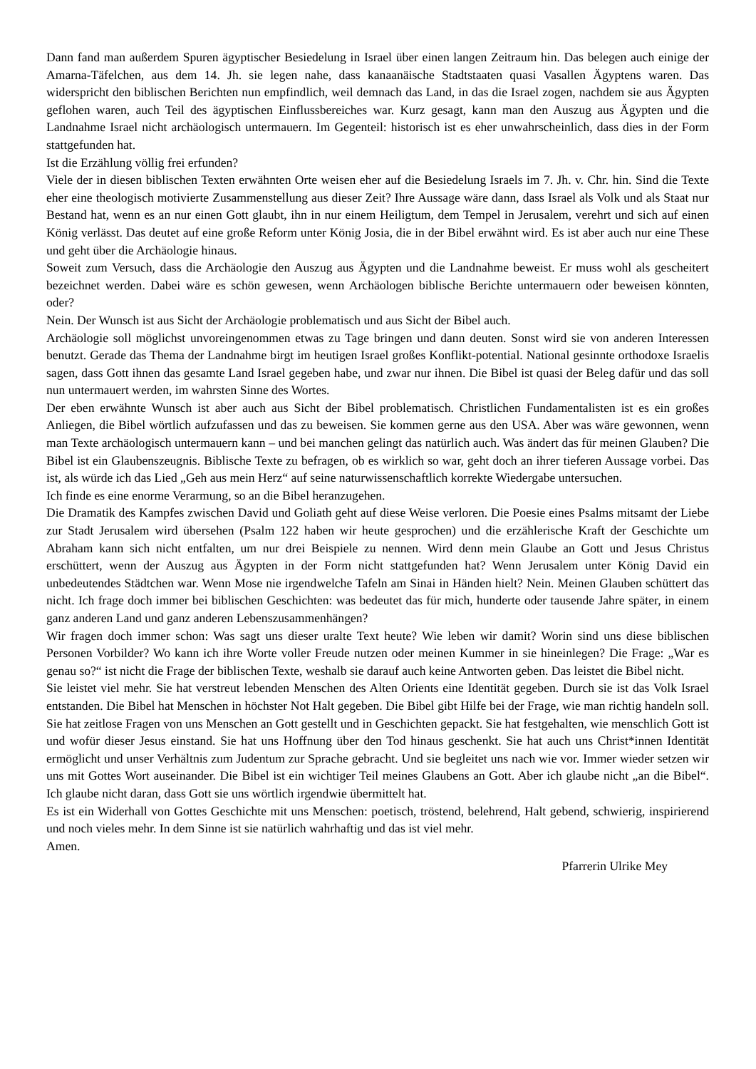Dann fand man außerdem Spuren ägyptischer Besiedelung in Israel über einen langen Zeitraum hin. Das belegen auch einige der Amarna-Täfelchen, aus dem 14. Jh. sie legen nahe, dass kanaanäische Stadtstaaten quasi Vasallen Ägyptens waren. Das widerspricht den biblischen Berichten nun empfindlich, weil demnach das Land, in das die Israel zogen, nachdem sie aus Ägypten geflohen waren, auch Teil des ägyptischen Einflussbereiches war. Kurz gesagt, kann man den Auszug aus Ägypten und die Landnahme Israel nicht archäologisch untermauern. Im Gegenteil: historisch ist es eher unwahrscheinlich, dass dies in der Form stattgefunden hat.
Ist die Erzählung völlig frei erfunden?
Viele der in diesen biblischen Texten erwähnten Orte weisen eher auf die Besiedelung Israels im 7. Jh. v. Chr. hin. Sind die Texte eher eine theologisch motivierte Zusammenstellung aus dieser Zeit? Ihre Aussage wäre dann, dass Israel als Volk und als Staat nur Bestand hat, wenn es an nur einen Gott glaubt, ihn in nur einem Heiligtum, dem Tempel in Jerusalem, verehrt und sich auf einen König verlässt. Das deutet auf eine große Reform unter König Josia, die in der Bibel erwähnt wird. Es ist aber auch nur eine These und geht über die Archäologie hinaus.
Soweit zum Versuch, dass die Archäologie den Auszug aus Ägypten und die Landnahme beweist. Er muss wohl als gescheitert bezeichnet werden. Dabei wäre es schön gewesen, wenn Archäologen biblische Berichte untermauern oder beweisen könnten, oder?
Nein. Der Wunsch ist aus Sicht der Archäologie problematisch und aus Sicht der Bibel auch.
Archäologie soll möglichst unvoreingenommen etwas zu Tage bringen und dann deuten. Sonst wird sie von anderen Interessen benutzt. Gerade das Thema der Landnahme birgt im heutigen Israel großes Konflikt-potential. National gesinnte orthodoxe Israelis sagen, dass Gott ihnen das gesamte Land Israel gegeben habe, und zwar nur ihnen. Die Bibel ist quasi der Beleg dafür und das soll nun untermauert werden, im wahrsten Sinne des Wortes.
Der eben erwähnte Wunsch ist aber auch aus Sicht der Bibel problematisch. Christlichen Fundamentalisten ist es ein großes Anliegen, die Bibel wörtlich aufzufassen und das zu beweisen. Sie kommen gerne aus den USA. Aber was wäre gewonnen, wenn man Texte archäologisch untermauern kann – und bei manchen gelingt das natürlich auch. Was ändert das für meinen Glauben? Die Bibel ist ein Glaubenszeugnis. Biblische Texte zu befragen, ob es wirklich so war, geht doch an ihrer tieferen Aussage vorbei. Das ist, als würde ich das Lied „Geh aus mein Herz“ auf seine naturwissenschaftlich korrekte Wiedergabe untersuchen.
Ich finde es eine enorme Verarmung, so an die Bibel heranzugehen.
Die Dramatik des Kampfes zwischen David und Goliath geht auf diese Weise verloren. Die Poesie eines Psalms mitsamt der Liebe zur Stadt Jerusalem wird übersehen (Psalm 122 haben wir heute gesprochen) und die erzählerische Kraft der Geschichte um Abraham kann sich nicht entfalten, um nur drei Beispiele zu nennen. Wird denn mein Glaube an Gott und Jesus Christus erschüttert, wenn der Auszug aus Ägypten in der Form nicht stattgefunden hat? Wenn Jerusalem unter König David ein unbedeutendes Städtchen war. Wenn Mose nie irgendwelche Tafeln am Sinai in Händen hielt? Nein. Meinen Glauben schüttert das nicht. Ich frage doch immer bei biblischen Geschichten: was bedeutet das für mich, hunderte oder tausende Jahre später, in einem ganz anderen Land und ganz anderen Lebenszusammenhängen?
Wir fragen doch immer schon: Was sagt uns dieser uralte Text heute? Wie leben wir damit? Worin sind uns diese biblischen Personen Vorbilder? Wo kann ich ihre Worte voller Freude nutzen oder meinen Kummer in sie hineinlegen? Die Frage: „War es genau so?“ ist nicht die Frage der biblischen Texte, weshalb sie darauf auch keine Antworten geben. Das leistet die Bibel nicht.
Sie leistet viel mehr. Sie hat verstreut lebenden Menschen des Alten Orients eine Identität gegeben. Durch sie ist das Volk Israel entstanden. Die Bibel hat Menschen in höchster Not Halt gegeben. Die Bibel gibt Hilfe bei der Frage, wie man richtig handeln soll. Sie hat zeitlose Fragen von uns Menschen an Gott gestellt und in Geschichten gepackt. Sie hat festgehalten, wie menschlich Gott ist und wofür dieser Jesus einstand. Sie hat uns Hoffnung über den Tod hinaus geschenkt. Sie hat auch uns Christ*innen Identität ermöglicht und unser Verhältnis zum Judentum zur Sprache gebracht. Und sie begleitet uns nach wie vor. Immer wieder setzen wir uns mit Gottes Wort auseinander. Die Bibel ist ein wichtiger Teil meines Glaubens an Gott. Aber ich glaube nicht „an die Bibel“. Ich glaube nicht daran, dass Gott sie uns wörtlich irgendwie übermittelt hat.
Es ist ein Widerhall von Gottes Geschichte mit uns Menschen: poetisch, tröstend, belehrend, Halt gebend, schwierig, inspirierend und noch vieles mehr. In dem Sinne ist sie natürlich wahrhaftig und das ist viel mehr.
Amen.
Pfarrerin Ulrike Mey